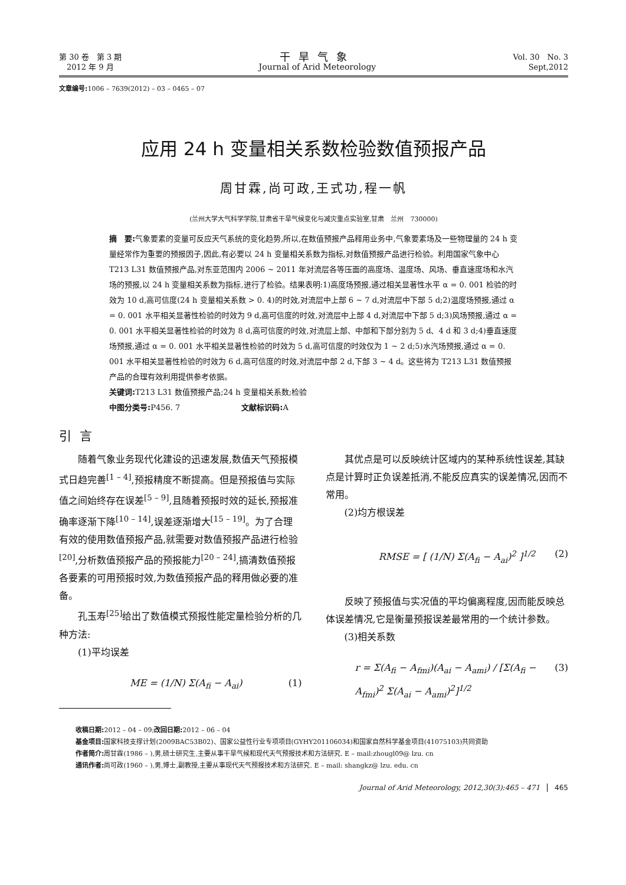第 30 卷　第 3 期
　2012 年 9 月
干旱气象
Journal of Arid Meteorology
Vol. 30　No. 3
Sept,2012
文章编号: 1006 – 7639(2012) – 03 – 0465 – 07
应用 24 h 变量相关系数检验数值预报产品
周甘霖,尚可政,王式功,程一帆
(兰州大学大气科学学院,甘肃省干旱气候变化与减灾重点实验室,甘肃　兰州　730000)
摘　要: 气象要素的变量可反应天气系统的变化趋势,所以,在数值预报产品释用业务中,气象要素场及一些物理量的 24 h 变量经常作为重要的预报因子,因此,有必要以 24 h 变量相关系数为指标,对数值预报产品进行检验。利用国家气象中心 T213 L31 数值预报产品,对东亚范围内 2006 ~ 2011 年对流层各等压面的高度场、温度场、风场、垂直速度场和水汽场的预报,以 24 h 变量相关系数为指标,进行了检验。结果表明:1)高度场预报,通过相关显著性水平 α = 0. 001 检验的时效为 10 d,高可信度(24 h 变量相关系数 > 0. 4)的时效,对流层中上部 6 ~ 7 d,对流层中下部 5 d;2)温度场预报,通过 α = 0. 001 水平相关显著性检验的时效为 9 d,高可信度的时效,对流层中上部 4 d,对流层中下部 5 d;3)风场预报,通过 α = 0. 001 水平相关显著性检验的时效为 8 d,高可信度的时效,对流层上部、中部和下部分别为 5 d、4 d 和 3 d;4)垂直速度场预报,通过 α = 0. 001 水平相关显著性检验的时效为 5 d,高可信度的时效仅为 1 ~ 2 d;5)水汽场预报,通过 α = 0. 001 水平相关显著性检验的时效为 6 d,高可信度的时效,对流层中部 2 d,下部 3 ~ 4 d。这些将为 T213 L31 数值预报产品的合理有效利用提供参考依据。
关键词: T213 L31 数值预报产品;24 h 变量相关系数;检验
中图分类号: P456. 7　　　　　　　　文献标识码: A
引言
随着气象业务现代化建设的迅速发展,数值天气预报模式日趋完善<sup>[1 – 4]</sup>,预报精度不断提高。但是预报值与实际值之间始终存在误差<sup>[5 – 9]</sup>,且随着预报时效的延长,预报准确率逐渐下降<sup>[10 – 14]</sup>,误差逐渐增大<sup>[15 – 19]</sup>。为了合理有效的使用数值预报产品,就需要对数值预报产品进行检验<sup>[20]</sup>,分析数值预报产品的预报能力<sup>[20 – 24]</sup>,搞清数值预报各要素的可用预报时效,为数值预报产品的释用做必要的准备。
孔玉寿<sup>[25]</sup>给出了数值模式预报性能定量检验分析的几种方法:
(1)平均误差
ME = (1/N) Σ(A<sub>fi</sub> − A<sub>ai</sub>) (1)
其优点是可以反映统计区域内的某种系统性误差,其缺点是计算时正负误差抵消,不能反应真实的误差情况,因而不常用。
(2)均方根误差
RMSE = [ (1/N) Σ(A<sub>fi</sub> − A<sub>ai</sub>)<sup>2</sup> ]<sup>1/2</sup> (2)
反映了预报值与实况值的平均偏离程度,因而能反映总体误差情况,它是衡量预报误差最常用的一个统计参数。
(3)相关系数
r = Σ(A<sub>fi</sub> − A<sub>fmi</sub>)(A<sub>ai</sub> − A<sub>ami</sub>) / [Σ(A<sub>fi</sub> − A<sub>fmi</sub>)<sup>2</sup> Σ(A<sub>ai</sub> − A<sub>ami</sub>)<sup>2</sup>]<sup>1/2</sup> (3)
收稿日期: 2012 – 04 – 09;改回日期: 2012 – 06 – 04
基金项目: 国家科技支撑计划(2009BAC53B02)、国家公益性行业专项项目(GYHY201106034)和国家自然科学基金项目(41075103)共同资助
作者简介: 周甘霖(1986 – ),男,硕士研究生,主要从事干旱气候和现代天气预报技术和方法研究. E – mail:zhougl09@ lzu. cn
通讯作者: 尚可政(1960 – ),男,博士,副教授,主要从事现代天气预报技术和方法研究. E – mail: shangkz@ lzu. edu. cn
Journal of Arid Meteorology, 2012,30(3):465 – 471 465